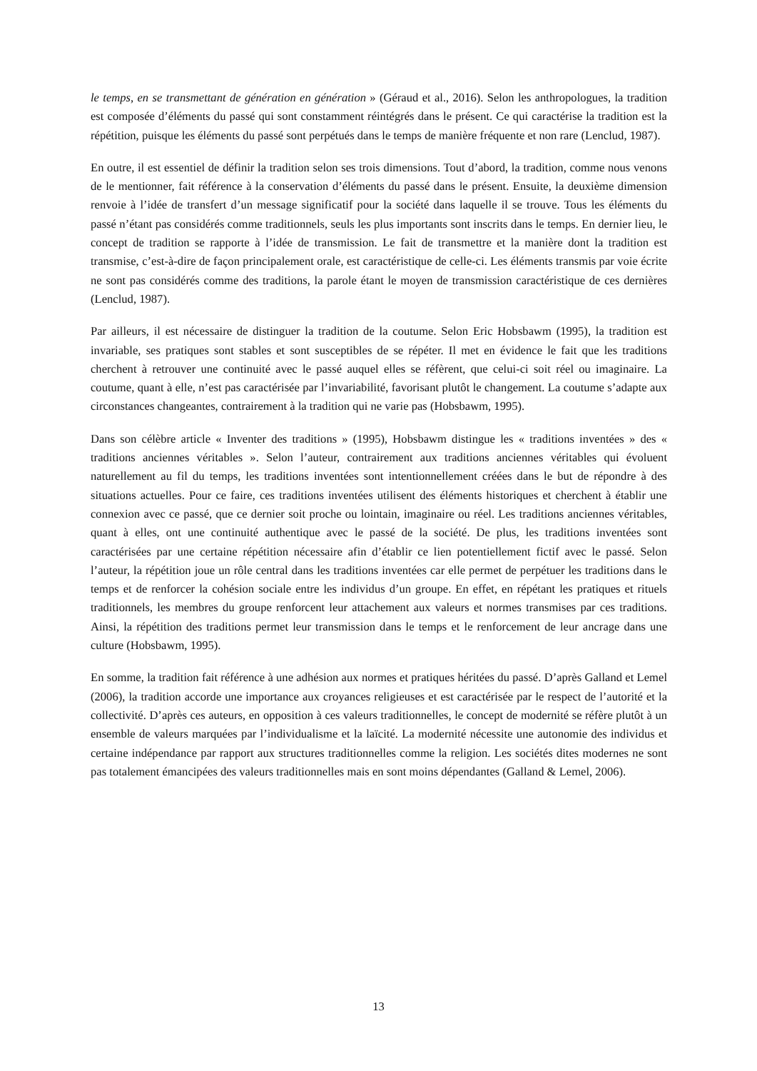le temps, en se transmettant de génération en génération » (Géraud et al., 2016). Selon les anthropologues, la tradition est composée d’éléments du passé qui sont constamment réintégrés dans le présent. Ce qui caractérise la tradition est la répétition, puisque les éléments du passé sont perpétués dans le temps de manière fréquente et non rare (Lenclud, 1987).
En outre, il est essentiel de définir la tradition selon ses trois dimensions. Tout d’abord, la tradition, comme nous venons de le mentionner, fait référence à la conservation d’éléments du passé dans le présent. Ensuite, la deuxième dimension renvoie à l’idée de transfert d’un message significatif pour la société dans laquelle il se trouve. Tous les éléments du passé n’étant pas considérés comme traditionnels, seuls les plus importants sont inscrits dans le temps. En dernier lieu, le concept de tradition se rapporte à l’idée de transmission. Le fait de transmettre et la manière dont la tradition est transmise, c’est-à-dire de façon principalement orale, est caractéristique de celle-ci. Les éléments transmis par voie écrite ne sont pas considérés comme des traditions, la parole étant le moyen de transmission caractéristique de ces dernières (Lenclud, 1987).
Par ailleurs, il est nécessaire de distinguer la tradition de la coutume. Selon Eric Hobsbawm (1995), la tradition est invariable, ses pratiques sont stables et sont susceptibles de se répéter. Il met en évidence le fait que les traditions cherchent à retrouver une continuité avec le passé auquel elles se réfèrent, que celui-ci soit réel ou imaginaire. La coutume, quant à elle, n’est pas caractérisée par l’invariabilité, favorisant plutôt le changement. La coutume s’adapte aux circonstances changeantes, contrairement à la tradition qui ne varie pas (Hobsbawm, 1995).
Dans son célèbre article « Inventer des traditions » (1995), Hobsbawm distingue les « traditions inventées » des « traditions anciennes véritables ». Selon l’auteur, contrairement aux traditions anciennes véritables qui évoluent naturellement au fil du temps, les traditions inventées sont intentionnellement créées dans le but de répondre à des situations actuelles. Pour ce faire, ces traditions inventées utilisent des éléments historiques et cherchent à établir une connexion avec ce passé, que ce dernier soit proche ou lointain, imaginaire ou réel. Les traditions anciennes véritables, quant à elles, ont une continuité authentique avec le passé de la société. De plus, les traditions inventées sont caractérisées par une certaine répétition nécessaire afin d’établir ce lien potentiellement fictif avec le passé. Selon l’auteur, la répétition joue un rôle central dans les traditions inventées car elle permet de perpétuer les traditions dans le temps et de renforcer la cohésion sociale entre les individus d’un groupe. En effet, en répétant les pratiques et rituels traditionnels, les membres du groupe renforcent leur attachement aux valeurs et normes transmises par ces traditions. Ainsi, la répétition des traditions permet leur transmission dans le temps et le renforcement de leur ancrage dans une culture (Hobsbawm, 1995).
En somme, la tradition fait référence à une adhésion aux normes et pratiques héritées du passé. D’après Galland et Lemel (2006), la tradition accorde une importance aux croyances religieuses et est caractérisée par le respect de l’autorité et la collectivité. D’après ces auteurs, en opposition à ces valeurs traditionnelles, le concept de modernité se réfère plutôt à un ensemble de valeurs marquées par l’individualisme et la laïcité. La modernité nécessite une autonomie des individus et certaine indépendance par rapport aux structures traditionnelles comme la religion. Les sociétés dites modernes ne sont pas totalement émancipées des valeurs traditionnelles mais en sont moins dépendantes (Galland & Lemel, 2006).
13